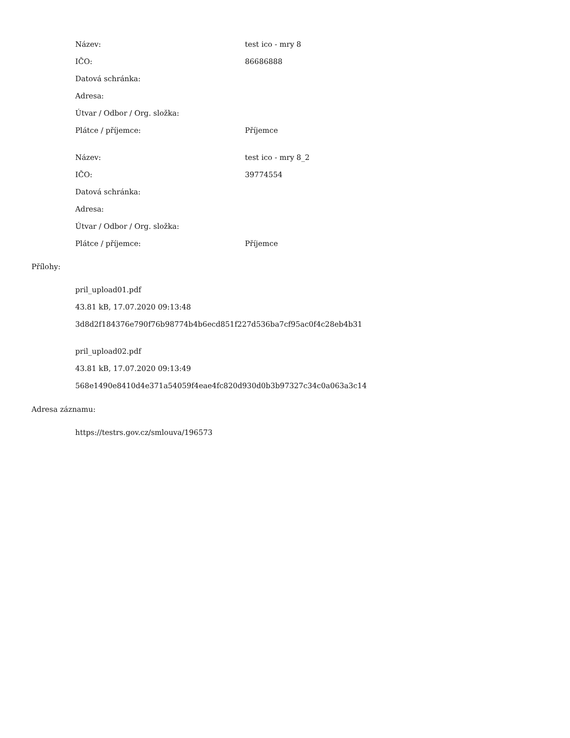| Název: | test ico - mry 8 |
| IČO: | 86686888 |
| Datová schránka: | |
| Adresa: | |
| Útvar / Odbor / Org. složka: | |
| Plátce / příjemce: | Příjemce |
| Název: | test ico - mry 8_2 |
| IČO: | 39774554 |
| Datová schránka: | |
| Adresa: | |
| Útvar / Odbor / Org. složka: | |
| Plátce / příjemce: | Příjemce |
Přílohy:
pril_upload01.pdf
43.81 kB, 17.07.2020 09:13:48
3d8d2f184376e790f76b98774b4b6ecd851f227d536ba7cf95ac0f4c28eb4b31
pril_upload02.pdf
43.81 kB, 17.07.2020 09:13:49
568e1490e8410d4e371a54059f4eae4fc820d930d0b3b97327c34c0a063a3c14
Adresa záznamu:
https://testrs.gov.cz/smlouva/196573